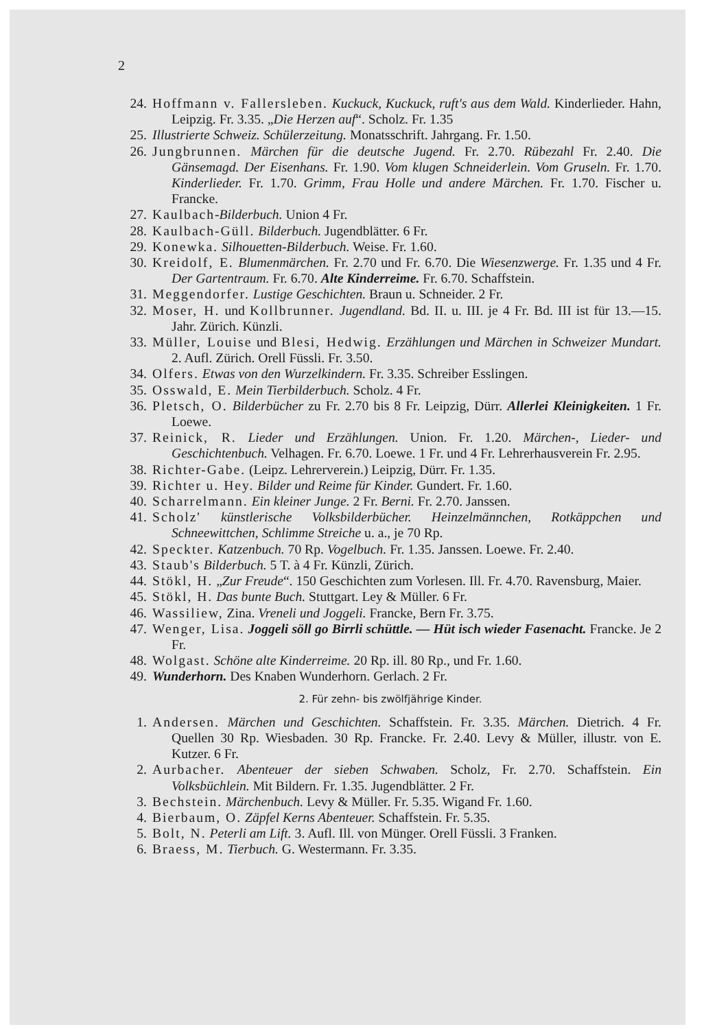2
24. Hoffmann v. Fallersleben. Kuckuck, Kuckuck, ruft's aus dem Wald. Kinderlieder. Hahn, Leipzig. Fr. 3.35. „Die Herzen auf“. Scholz. Fr. 1.35
25. Illustrierte Schweiz. Schülerzeitung. Monatsschrift. Jahrgang. Fr. 1.50.
26. Jungbrunnen. Märchen für die deutsche Jugend. Fr. 2.70. Rübezahl Fr. 2.40. Die Gänsemagd. Der Eisenhans. Fr. 1.90. Vom klugen Schneiderlein. Vom Gruseln. Fr. 1.70. Kinderlieder. Fr. 1.70. Grimm, Frau Holle und andere Märchen. Fr. 1.70. Fischer u. Francke.
27. Kaulbach-Bilderbuch. Union 4 Fr.
28. Kaulbach-Güll. Bilderbuch. Jugendblätter. 6 Fr.
29. Konewka. Silhouetten-Bilderbuch. Weise. Fr. 1.60.
30. Kreidolf, E. Blumenmärchen. Fr. 2.70 und Fr. 6.70. Die Wiesenzwerge. Fr. 1.35 und 4 Fr. Der Gartentraum. Fr. 6.70. Alte Kinderreime. Fr. 6.70. Schaffstein.
31. Meggendorfer. Lustige Geschichten. Braun u. Schneider. 2 Fr.
32. Moser, H. und Kollbrunner. Jugendland. Bd. II. u. III. je 4 Fr. Bd. III ist für 13.—15. Jahr. Zürich. Künzli.
33. Müller, Louise und Blesi, Hedwig. Erzählungen und Märchen in Schweizer Mundart. 2. Aufl. Zürich. Orell Füssli. Fr. 3.50.
34. Olfers. Etwas von den Wurzelkindern. Fr. 3.35. Schreiber Esslingen.
35. Osswald, E. Mein Tierbilderbuch. Scholz. 4 Fr.
36. Pletsch, O. Bilderbücher zu Fr. 2.70 bis 8 Fr. Leipzig, Dürr. Allerlei Kleinigkeiten. 1 Fr. Loewe.
37. Reinick, R. Lieder und Erzählungen. Union. Fr. 1.20. Märchen-, Lieder- und Geschichtenbuch. Velhagen. Fr. 6.70. Loewe. 1 Fr. und 4 Fr. Lehrerhausverein Fr. 2.95.
38. Richter-Gabe. (Leipz. Lehrerverein.) Leipzig, Dürr. Fr. 1.35.
39. Richter u. Hey. Bilder und Reime für Kinder. Gundert. Fr. 1.60.
40. Scharrelmann. Ein kleiner Junge. 2 Fr. Berni. Fr. 2.70. Janssen.
41. Scholz' künstlerische Volksbilderbücher. Heinzelmännchen, Rotkäppchen und Schneewittchen, Schlimme Streiche u. a., je 70 Rp.
42. Speckter. Katzenbuch. 70 Rp. Vogelbuch. Fr. 1.35. Janssen. Loewe. Fr. 2.40.
43. Staub's Bilderbuch. 5 T. à 4 Fr. Künzli, Zürich.
44. Stökl, H. „Zur Freude“. 150 Geschichten zum Vorlesen. Ill. Fr. 4.70. Ravensburg, Maier.
45. Stökl, H. Das bunte Buch. Stuttgart. Ley & Müller. 6 Fr.
46. Wassiliew, Zina. Vreneli und Joggeli. Francke, Bern Fr. 3.75.
47. Wenger, Lisa. Joggeli söll go Birrli schüttle. — Hüt isch wieder Fasenacht. Francke. Je 2 Fr.
48. Wolgast. Schöne alte Kinderreime. 20 Rp. ill. 80 Rp., und Fr. 1.60.
49. Wunderhorn. Des Knaben Wunderhorn. Gerlach. 2 Fr.
2. Für zehn- bis zwölfjährige Kinder.
1. Andersen. Märchen und Geschichten. Schaffstein. Fr. 3.35. Märchen. Dietrich. 4 Fr. Quellen 30 Rp. Wiesbaden. 30 Rp. Francke. Fr. 2.40. Levy & Müller, illustr. von E. Kutzer. 6 Fr.
2. Aurbacher. Abenteuer der sieben Schwaben. Scholz, Fr. 2.70. Schaffstein. Ein Volksbüchlein. Mit Bildern. Fr. 1.35. Jugendblätter. 2 Fr.
3. Bechstein. Märchenbuch. Levy & Müller. Fr. 5.35. Wigand Fr. 1.60.
4. Bierbaum, O. Zäpfel Kerns Abenteuer. Schaffstein. Fr. 5.35.
5. Bolt, N. Peterli am Lift. 3. Aufl. Ill. von Münger. Orell Füssli. 3 Franken.
6. Braess, M. Tierbuch. G. Westermann. Fr. 3.35.